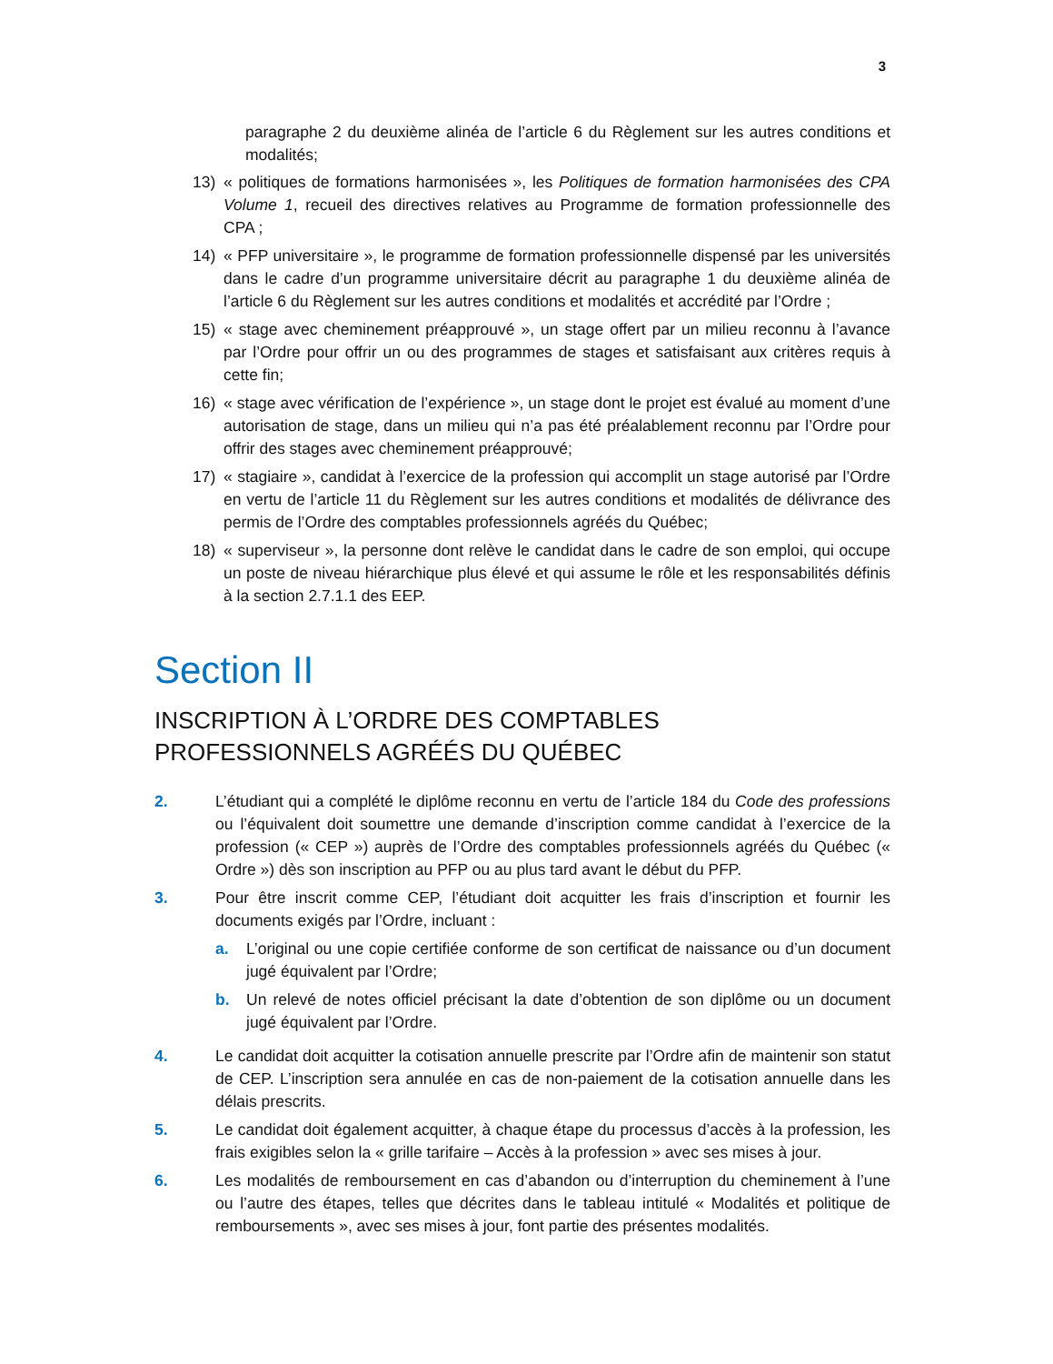3
paragraphe 2 du deuxième alinéa de l’article 6 du Règlement sur les autres conditions et modalités;
13) « politiques de formations harmonisées », les Politiques de formation harmonisées des CPA Volume 1, recueil des directives relatives au Programme de formation professionnelle des CPA ;
14) « PFP universitaire », le programme de formation professionnelle dispensé par les universités dans le cadre d’un programme universitaire décrit au paragraphe 1 du deuxième alinéa de l’article 6 du Règlement sur les autres conditions et modalités et accrédité par l’Ordre ;
15) « stage avec cheminement préapprouvé », un stage offert par un milieu reconnu à l’avance par l’Ordre pour offrir un ou des programmes de stages et satisfaisant aux critères requis à cette fin;
16) « stage avec vérification de l’expérience », un stage dont le projet est évalué au moment d’une autorisation de stage, dans un milieu qui n’a pas été préalablement reconnu par l’Ordre pour offrir des stages avec cheminement préapprouvé;
17) « stagiaire », candidat à l’exercice de la profession qui accomplit un stage autorisé par l’Ordre en vertu de l’article 11 du Règlement sur les autres conditions et modalités de délivrance des permis de l’Ordre des comptables professionnels agréés du Québec;
18) « superviseur », la personne dont relève le candidat dans le cadre de son emploi, qui occupe un poste de niveau hiérarchique plus élevé et qui assume le rôle et les responsabilités définis à la section 2.7.1.1 des EEP.
Section II
INSCRIPTION À L’ORDRE DES COMPTABLES
PROFESSIONNELS AGRÉÉS DU QUÉBEC
2. L’étudiant qui a complété le diplôme reconnu en vertu de l’article 184 du Code des professions ou l’équivalent doit soumettre une demande d’inscription comme candidat à l’exercice de la profession (« CEP ») auprès de l’Ordre des comptables professionnels agréés du Québec (« Ordre ») dès son inscription au PFP ou au plus tard avant le début du PFP.
3. Pour être inscrit comme CEP, l’étudiant doit acquitter les frais d’inscription et fournir les documents exigés par l’Ordre, incluant :
a. L’original ou une copie certifiée conforme de son certificat de naissance ou d’un document jugé équivalent par l’Ordre;
b. Un relevé de notes officiel précisant la date d’obtention de son diplôme ou un document jugé équivalent par l’Ordre.
4. Le candidat doit acquitter la cotisation annuelle prescrite par l’Ordre afin de maintenir son statut de CEP. L’inscription sera annulée en cas de non-paiement de la cotisation annuelle dans les délais prescrits.
5. Le candidat doit également acquitter, à chaque étape du processus d’accès à la profession, les frais exigibles selon la « grille tarifaire – Accès à la profession » avec ses mises à jour.
6. Les modalités de remboursement en cas d’abandon ou d’interruption du cheminement à l’une ou l’autre des étapes, telles que décrites dans le tableau intitulé « Modalités et politique de remboursements », avec ses mises à jour, font partie des présentes modalités.